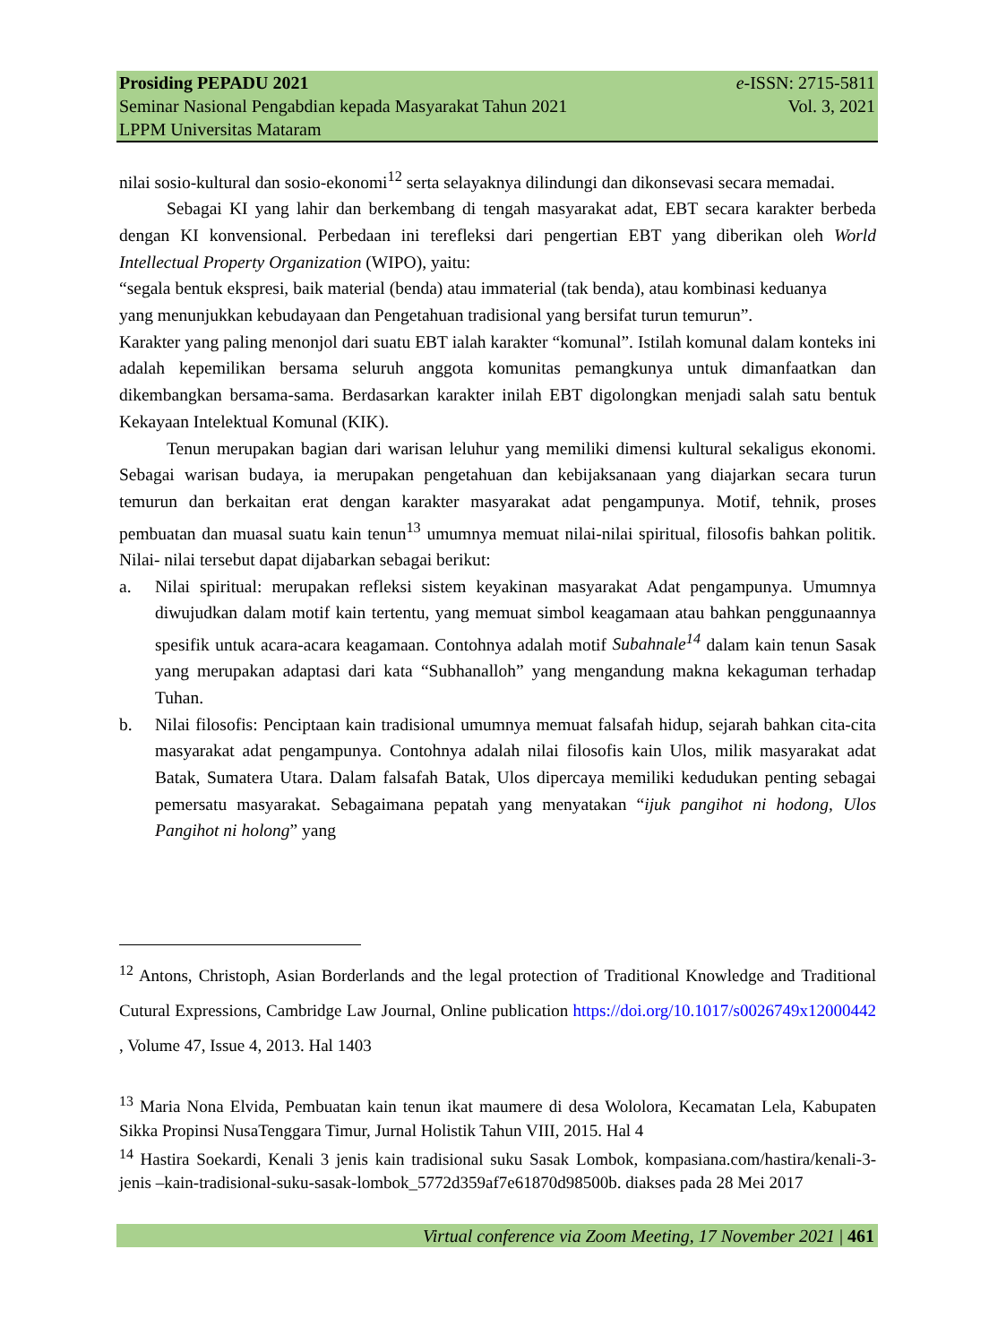Prosiding PEPADU 2021 e-ISSN: 2715-5811
Seminar Nasional Pengabdian kepada Masyarakat Tahun 2021 Vol. 3, 2021
LPPM Universitas Mataram
nilai sosio-kultural dan sosio-ekonomi<sup>12</sup> serta selayaknya dilindungi dan dikonsevasi secara memadai.
Sebagai KI yang lahir dan berkembang di tengah masyarakat adat, EBT secara karakter berbeda dengan KI konvensional. Perbedaan ini terefleksi dari pengertian EBT yang diberikan oleh World Intellectual Property Organization (WIPO), yaitu:
“segala bentuk ekspresi, baik material (benda) atau immaterial (tak benda), atau kombinasi keduanya yang menunjukkan kebudayaan dan Pengetahuan tradisional yang bersifat turun temurun”.
Karakter yang paling menonjol dari suatu EBT ialah karakter “komunal”. Istilah komunal dalam konteks ini adalah kepemilikan bersama seluruh anggota komunitas pemangkunya untuk dimanfaatkan dan dikembangkan bersama-sama. Berdasarkan karakter inilah EBT digolongkan menjadi salah satu bentuk Kekayaan Intelektual Komunal (KIK).
Tenun merupakan bagian dari warisan leluhur yang memiliki dimensi kultural sekaligus ekonomi. Sebagai warisan budaya, ia merupakan pengetahuan dan kebijaksanaan yang diajarkan secara turun temurun dan berkaitan erat dengan karakter masyarakat adat pengampunya. Motif, tehnik, proses pembuatan dan muasal suatu kain tenun<sup>13</sup> umumnya memuat nilai-nilai spiritual, filosofis bahkan politik. Nilai- nilai tersebut dapat dijabarkan sebagai berikut:
a. Nilai spiritual: merupakan refleksi sistem keyakinan masyarakat Adat pengampunya. Umumnya diwujudkan dalam motif kain tertentu, yang memuat simbol keagamaan atau bahkan penggunaannya spesifik untuk acara-acara keagamaan. Contohnya adalah motif Subahnale<sup>14</sup> dalam kain tenun Sasak yang merupakan adaptasi dari kata “Subhanalloh” yang mengandung makna kekaguman terhadap Tuhan.
b. Nilai filosofis: Penciptaan kain tradisional umumnya memuat falsafah hidup, sejarah bahkan cita-cita masyarakat adat pengampunya. Contohnya adalah nilai filosofis kain Ulos, milik masyarakat adat Batak, Sumatera Utara. Dalam falsafah Batak, Ulos dipercaya memiliki kedudukan penting sebagai pemersatu masyarakat. Sebagaimana pepatah yang menyatakan “ijuk pangihot ni hodong, Ulos Pangihot ni holong” yang
<sup>12</sup> Antons, Christoph, Asian Borderlands and the legal protection of Traditional Knowledge and Traditional Cutural Expressions, Cambridge Law Journal, Online publication https://doi.org/10.1017/s0026749x12000442 , Volume 47, Issue 4, 2013. Hal 1403
<sup>13</sup> Maria Nona Elvida, Pembuatan kain tenun ikat maumere di desa Wololora, Kecamatan Lela, Kabupaten Sikka Propinsi NusaTenggara Timur, Jurnal Holistik Tahun VIII, 2015. Hal 4
<sup>14</sup> Hastira Soekardi, Kenali 3 jenis kain tradisional suku Sasak Lombok, kompasiana.com/hastira/kenali-3-jenis –kain-tradisional-suku-sasak-lombok_5772d359af7e61870d98500b. diakses pada 28 Mei 2017
Virtual conference via Zoom Meeting, 17 November 2021 | 461